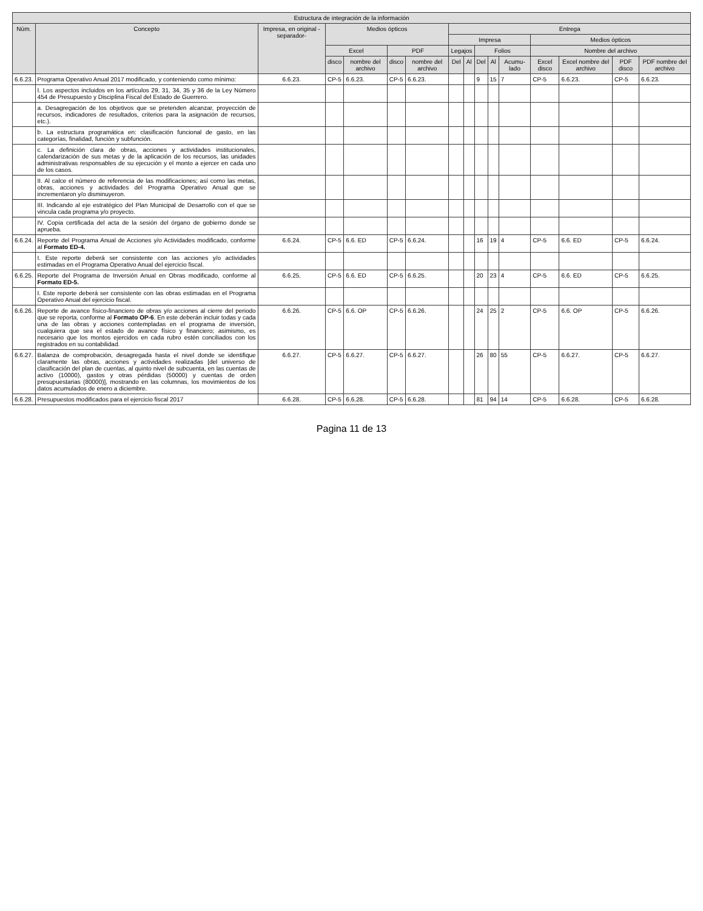| Estructura de integración de la información | | | | | | | | | | | | | | | |
| --- | --- | --- | --- | --- | --- | --- | --- | --- | --- | --- | --- | --- | --- | --- | --- |
| Núm. | Concepto | Impresa, en original -separador- | Medios ópticos | | | | Entrega | | | | | | | | |
| | | | | | | | Impresa | | | | | Medios ópticos | | | |
| | | | Excel | | PDF | | Legajos | | Folios | | | Nombre del archivo | | | |
| | | | disco | nombre del archivo | disco | nombre del archivo | Del | Al | Del | Al | Acumu-lado | Excel disco | Excel nombre del archivo | PDF disco | PDF nombre del archivo |
| 6.6.23. | Programa Operativo Anual 2017 modificado, y conteniendo como mínimo: | 6.6.23. | CP-5 | 6.6.23. | CP-5 | 6.6.23. | | | 9 | 15 | 7 | CP-5 | 6.6.23. | CP-5 | 6.6.23. |
| | I. Los aspectos incluidos en los artículos 29, 31, 34, 35 y 36 de la Ley Número 454 de Presupuesto y Disciplina Fiscal del Estado de Guerrero. | | | | | | | | | | | | | | |
| | a. Desagregación de los objetivos que se pretenden alcanzar, proyección de recursos, indicadores de resultados, criterios para la asignación de recursos, etc.). | | | | | | | | | | | | | | |
| | b. La estructura programática en: clasificación funcional de gasto, en las categorías, finalidad, función y subfunción. | | | | | | | | | | | | | | |
| | c. La definición clara de obras, acciones y actividades institucionales, calendarización de sus metas y de la aplicación de los recursos, las unidades administrativas responsables de su ejecución y el monto a ejercer en cada uno de los casos. | | | | | | | | | | | | | | |
| | II. Al calce el número de referencia de las modificaciones; así como las metas, obras, acciones y actividades del Programa Operativo Anual que se incrementaron y/o disminuyeron. | | | | | | | | | | | | | | |
| | III. Indicando al eje estratégico del Plan Municipal de Desarrollo con el que se vincula cada programa y/o proyecto. | | | | | | | | | | | | | | |
| | IV. Copia certificada del acta de la sesión del órgano de gobierno donde se aprueba. | | | | | | | | | | | | | | |
| 6.6.24. | Reporte del Programa Anual de Acciones y/o Actividades modificado, conforme al Formato ED-4. | 6.6.24. | CP-5 | 6.6. ED | CP-5 | 6.6.24. | | | 16 | 19 | 4 | CP-5 | 6.6. ED | CP-5 | 6.6.24. |
| | I. Este reporte deberá ser consistente con las acciones y/o actividades estimadas en el Programa Operativo Anual del ejercicio fiscal. | | | | | | | | | | | | | | |
| 6.6.25. | Reporte del Programa de Inversión Anual en Obras modificado, conforme al Formato ED-5. | 6.6.25. | CP-5 | 6.6. ED | CP-5 | 6.6.25. | | | 20 | 23 | 4 | CP-5 | 6.6. ED | CP-5 | 6.6.25. |
| | I. Este reporte deberá ser consistente con las obras estimadas en el Programa Operativo Anual del ejercicio fiscal. | | | | | | | | | | | | | | |
| 6.6.26. | Reporte de avance físico-financiero de obras y/o acciones al cierre del periodo que se reporta, conforme al Formato OP-6 . En este deberán incluir todas y cada una de las obras y acciones contempladas en el programa de inversión, cualquiera que sea el estado de avance físico y financiero; asimismo, es necesario que los montos ejercidos en cada rubro estén conciliados con los registrados en su contabilidad. | 6.6.26. | CP-5 | 6.6. OP | CP-5 | 6.6.26. | | | 24 | 25 | 2 | CP-5 | 6.6. OP | CP-5 | 6.6.26. |
| 6.6.27. | Balanza de comprobación, desagregada hasta el nivel donde se identifique claramente las obras, acciones y actividades realizadas [del universo de clasificación del plan de cuentas, al quinto nivel de subcuenta, en las cuentas de activo (10000), gastos y otras pérdidas (50000) y cuentas de orden presupuestarias (80000)], mostrando en las columnas, los movimientos de los datos acumulados de enero a diciembre. | 6.6.27. | CP-5 | 6.6.27. | CP-5 | 6.6.27. | | | 26 | 80 | 55 | CP-5 | 6.6.27. | CP-5 | 6.6.27. |
| 6.6.28. | Presupuestos modificados para el ejercicio fiscal 2017 | 6.6.28. | CP-5 | 6.6.28. | CP-5 | 6.6.28. | | | 81 | 94 | 14 | CP-5 | 6.6.28. | CP-5 | 6.6.28. |
Pagina 11 de 13